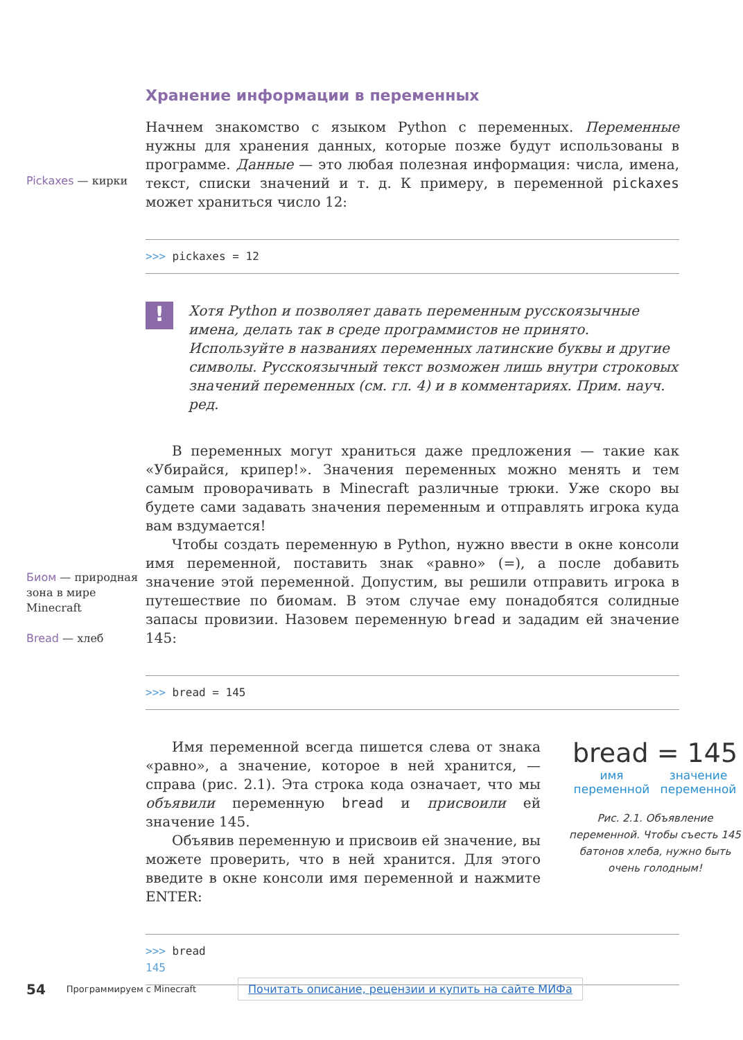Хранение информации в переменных
Pickaxes — кирки
Начнем знакомство с языком Python с переменных. Переменные нужны для хранения данных, которые позже будут использованы в программе. Данные — это любая полезная информация: числа, имена, текст, списки значений и т. д. К примеру, в переменной pickaxes может храниться число 12:
>>> pickaxes = 12
!
Хотя Python и позволяет давать переменным русскоязычные имена, делать так в среде программистов не принято. Используйте в названиях переменных латинские буквы и другие символы. Русскоязычный текст возможен лишь внутри строковых значений переменных (см. гл. 4) и в комментариях. Прим. науч. ред.
Биом — природная зона в мире Minecraft
Bread — хлеб
В переменных могут храниться даже предложения — такие как «Убирайся, крипер!». Значения переменных можно менять и тем самым проворачивать в Minecraft различные трюки. Уже скоро вы будете сами задавать значения переменным и отправлять игрока куда вам вздумается!
Чтобы создать переменную в Python, нужно ввести в окне консоли имя переменной, поставить знак «равно» (=), а после добавить значение этой переменной. Допустим, вы решили отправить игрока в путешествие по биомам. В этом случае ему понадобятся солидные запасы провизии. Назовем переменную bread и зададим ей значение 145:
>>> bread = 145
Имя переменной всегда пишется слева от знака «равно», а значение, которое в ней хранится, — справа (рис. 2.1). Эта строка кода означает, что мы объявили переменную bread и присвоили ей значение 145.
Объявив переменную и присвоив ей значение, вы можете проверить, что в ней хранится. Для этого введите в окне консоли имя переменной и нажмите ENTER:
bread = 145
имя
переменной значение
переменной
Рис. 2.1. Объявление переменной. Чтобы съесть 145 батонов хлеба, нужно быть очень голодным!
>>> bread
145
54 Программируем с Minecraft Почитать описание, рецензии и купить на сайте МИФа